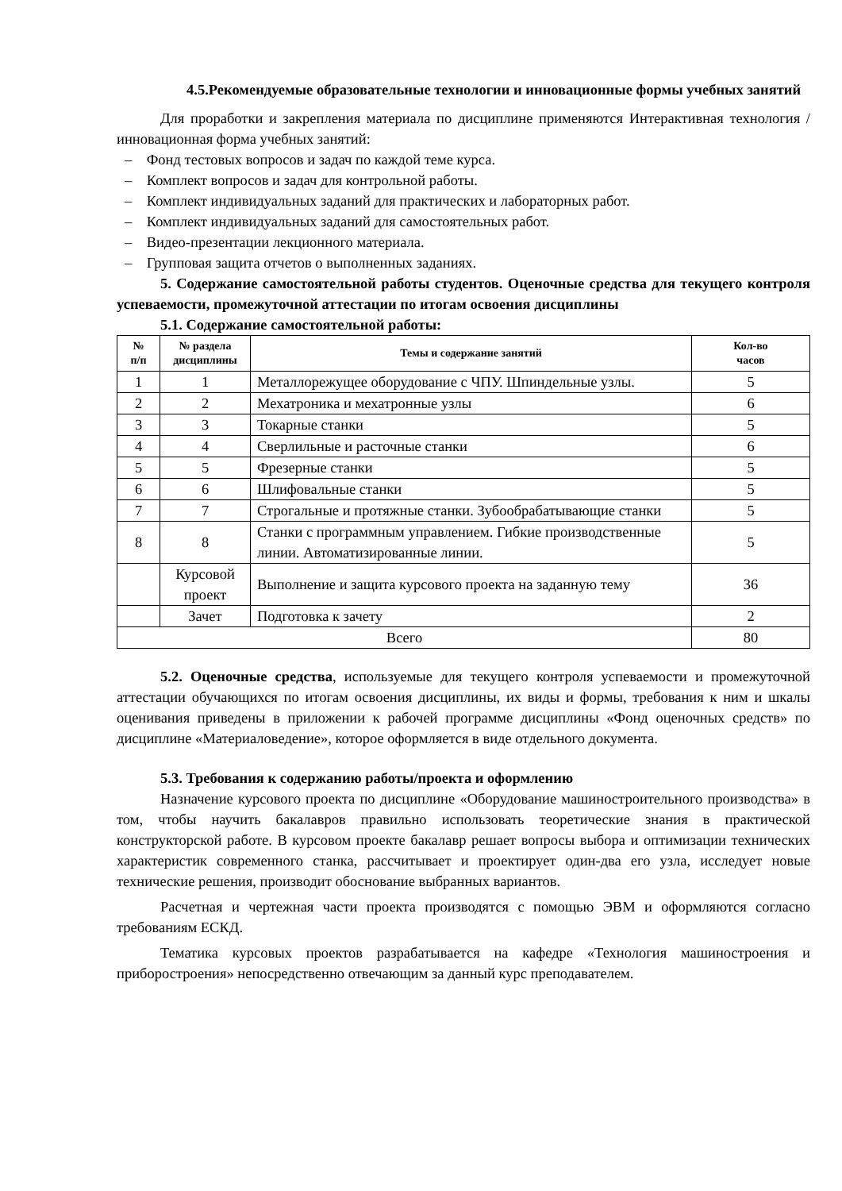4.5.Рекомендуемые образовательные технологии и инновационные формы учебных занятий
Для проработки и закрепления материала по дисциплине применяются Интерактивная технология / инновационная форма учебных занятий:
– Фонд тестовых вопросов и задач по каждой теме курса.
– Комплект вопросов и задач для контрольной работы.
– Комплект индивидуальных заданий для практических и лабораторных работ.
– Комплект индивидуальных заданий для самостоятельных работ.
– Видео-презентации лекционного материала.
– Групповая защита отчетов о выполненных заданиях.
5. Содержание самостоятельной работы студентов. Оценочные средства для текущего контроля успеваемости, промежуточной аттестации по итогам освоения дисциплины
5.1. Содержание самостоятельной работы:
| № п/п | № раздела дисциплины | Темы и содержание занятий | Кол-во часов |
| --- | --- | --- | --- |
| 1 | 1 | Металлорежущее оборудование с ЧПУ. Шпиндельные узлы. | 5 |
| 2 | 2 | Мехатроника и мехатронные узлы | 6 |
| 3 | 3 | Токарные станки | 5 |
| 4 | 4 | Сверлильные и расточные станки | 6 |
| 5 | 5 | Фрезерные станки | 5 |
| 6 | 6 | Шлифовальные станки | 5 |
| 7 | 7 | Строгальные и протяжные станки. Зубообрабатывающие станки | 5 |
| 8 | 8 | Станки с программным управлением. Гибкие производственные линии. Автоматизированные линии. | 5 |
| | Курсовой проект | Выполнение и защита курсового проекта на заданную тему | 36 |
| | Зачет | Подготовка к зачету | 2 |
| Всего | | | 80 |
5.2. Оценочные средства, используемые для текущего контроля успеваемости и промежуточной аттестации обучающихся по итогам освоения дисциплины, их виды и формы, требования к ним и шкалы оценивания приведены в приложении к рабочей программе дисциплины «Фонд оценочных средств» по дисциплине «Материаловедение», которое оформляется в виде отдельного документа.
5.3. Требования к содержанию работы/проекта и оформлению
Назначение курсового проекта по дисциплине «Оборудование машиностроительного производства» в том, чтобы научить бакалавров правильно использовать теоретические знания в практической конструкторской работе. В курсовом проекте бакалавр решает вопросы выбора и оптимизации технических характеристик современного станка, рассчитывает и проектирует один-два его узла, исследует новые технические решения, производит обоснование выбранных вариантов.
Расчетная и чертежная части проекта производятся с помощью ЭВМ и оформляются согласно требованиям ЕСКД.
Тематика курсовых проектов разрабатывается на кафедре «Технология машиностроения и приборостроения» непосредственно отвечающим за данный курс преподавателем.